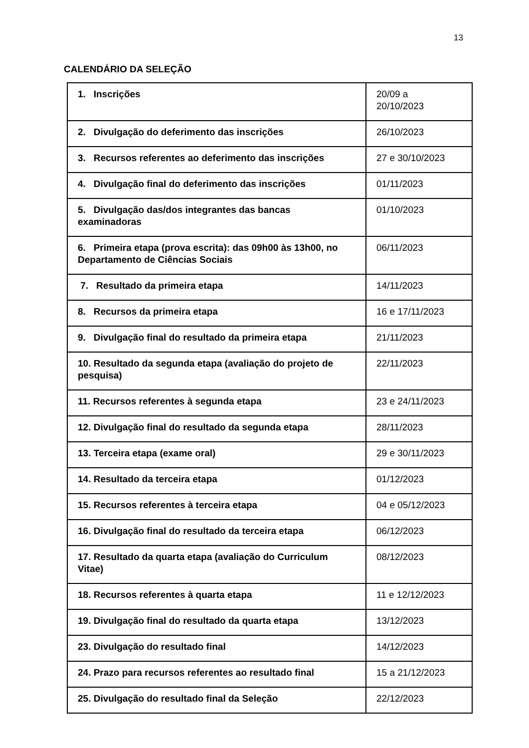13
CALENDÁRIO DA SELEÇÃO
| 1. Inscrições | 20/09 a 20/10/2023 |
| 2. Divulgação do deferimento das inscrições | 26/10/2023 |
| 3. Recursos referentes ao deferimento das inscrições | 27 e 30/10/2023 |
| 4. Divulgação final do deferimento das inscrições | 01/11/2023 |
| 5. Divulgação das/dos integrantes das bancas examinadoras | 01/10/2023 |
| 6. Primeira etapa (prova escrita): das 09h00 às 13h00, no Departamento de Ciências Sociais | 06/11/2023 |
| 7. Resultado da primeira etapa | 14/11/2023 |
| 8. Recursos da primeira etapa | 16 e 17/11/2023 |
| 9. Divulgação final do resultado da primeira etapa | 21/11/2023 |
| 10. Resultado da segunda etapa (avaliação do projeto de pesquisa) | 22/11/2023 |
| 11. Recursos referentes à segunda etapa | 23 e 24/11/2023 |
| 12. Divulgação final do resultado da segunda etapa | 28/11/2023 |
| 13. Terceira etapa (exame oral) | 29 e 30/11/2023 |
| 14. Resultado da terceira etapa | 01/12/2023 |
| 15. Recursos referentes à terceira etapa | 04 e 05/12/2023 |
| 16. Divulgação final do resultado da terceira etapa | 06/12/2023 |
| 17. Resultado da quarta etapa (avaliação do Curriculum Vitae) | 08/12/2023 |
| 18. Recursos referentes à quarta etapa | 11 e 12/12/2023 |
| 19. Divulgação final do resultado da quarta etapa | 13/12/2023 |
| 23. Divulgação do resultado final | 14/12/2023 |
| 24. Prazo para recursos referentes ao resultado final | 15 a 21/12/2023 |
| 25. Divulgação do resultado final da Seleção | 22/12/2023 |